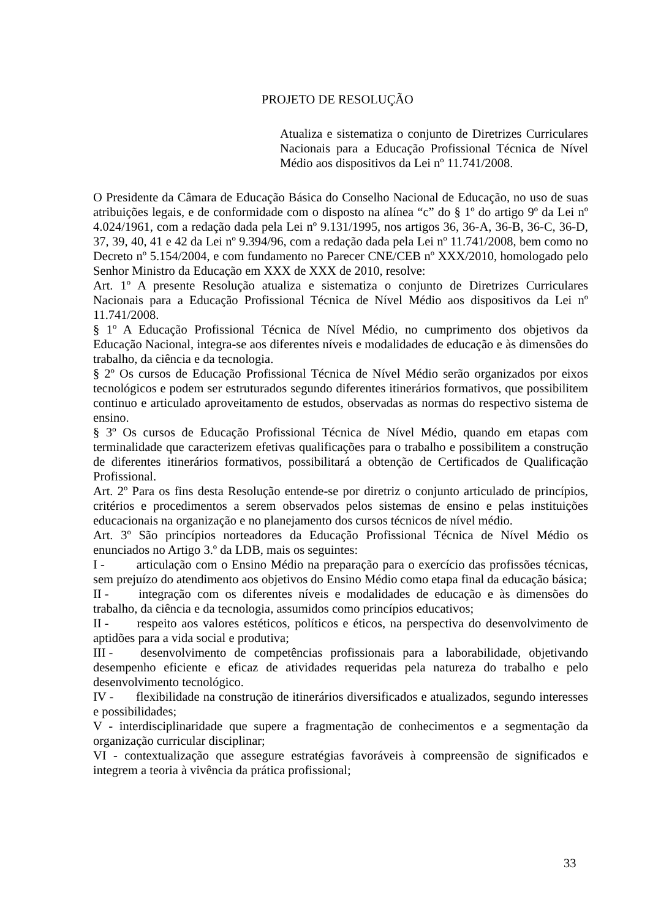PROJETO DE RESOLUÇÃO
Atualiza e sistematiza o conjunto de Diretrizes Curriculares Nacionais para a Educação Profissional Técnica de Nível Médio aos dispositivos da Lei nº 11.741/2008.
O Presidente da Câmara de Educação Básica do Conselho Nacional de Educação, no uso de suas atribuições legais, e de conformidade com o disposto na alínea “c” do § 1º do artigo 9º da Lei nº 4.024/1961, com a redação dada pela Lei nº 9.131/1995, nos artigos 36, 36-A, 36-B, 36-C, 36-D, 37, 39, 40, 41 e 42 da Lei nº 9.394/96, com a redação dada pela Lei nº 11.741/2008, bem como no Decreto nº 5.154/2004, e com fundamento no Parecer CNE/CEB nº XXX/2010, homologado pelo Senhor Ministro da Educação em XXX de XXX de 2010, resolve:
Art. 1º A presente Resolução atualiza e sistematiza o conjunto de Diretrizes Curriculares Nacionais para a Educação Profissional Técnica de Nível Médio aos dispositivos da Lei nº 11.741/2008.
§ 1º A Educação Profissional Técnica de Nível Médio, no cumprimento dos objetivos da Educação Nacional, integra-se aos diferentes níveis e modalidades de educação e às dimensões do trabalho, da ciência e da tecnologia.
§ 2º Os cursos de Educação Profissional Técnica de Nível Médio serão organizados por eixos tecnológicos e podem ser estruturados segundo diferentes itinerários formativos, que possibilitem continuo e articulado aproveitamento de estudos, observadas as normas do respectivo sistema de ensino.
§ 3º Os cursos de Educação Profissional Técnica de Nível Médio, quando em etapas com terminalidade que caracterizem efetivas qualificações para o trabalho e possibilitem a construção de diferentes itinerários formativos, possibilitará a obtenção de Certificados de Qualificação Profissional.
Art. 2º Para os fins desta Resolução entende-se por diretriz o conjunto articulado de princípios, critérios e procedimentos a serem observados pelos sistemas de ensino e pelas instituições educacionais na organização e no planejamento dos cursos técnicos de nível médio.
Art. 3º São princípios norteadores da Educação Profissional Técnica de Nível Médio os enunciados no Artigo 3.º da LDB, mais os seguintes:
I - articulação com o Ensino Médio na preparação para o exercício das profissões técnicas, sem prejuízo do atendimento aos objetivos do Ensino Médio como etapa final da educação básica;
II - integração com os diferentes níveis e modalidades de educação e às dimensões do trabalho, da ciência e da tecnologia, assumidos como princípios educativos;
II - respeito aos valores estéticos, políticos e éticos, na perspectiva do desenvolvimento de aptidões para a vida social e produtiva;
III - desenvolvimento de competências profissionais para a laborabilidade, objetivando desempenho eficiente e eficaz de atividades requeridas pela natureza do trabalho e pelo desenvolvimento tecnológico.
IV - flexibilidade na construção de itinerários diversificados e atualizados, segundo interesses e possibilidades;
V - interdisciplinaridade que supere a fragmentação de conhecimentos e a segmentação da organização curricular disciplinar;
VI - contextualização que assegure estratégias favoráveis à compreensão de significados e integrem a teoria à vivência da prática profissional;
33